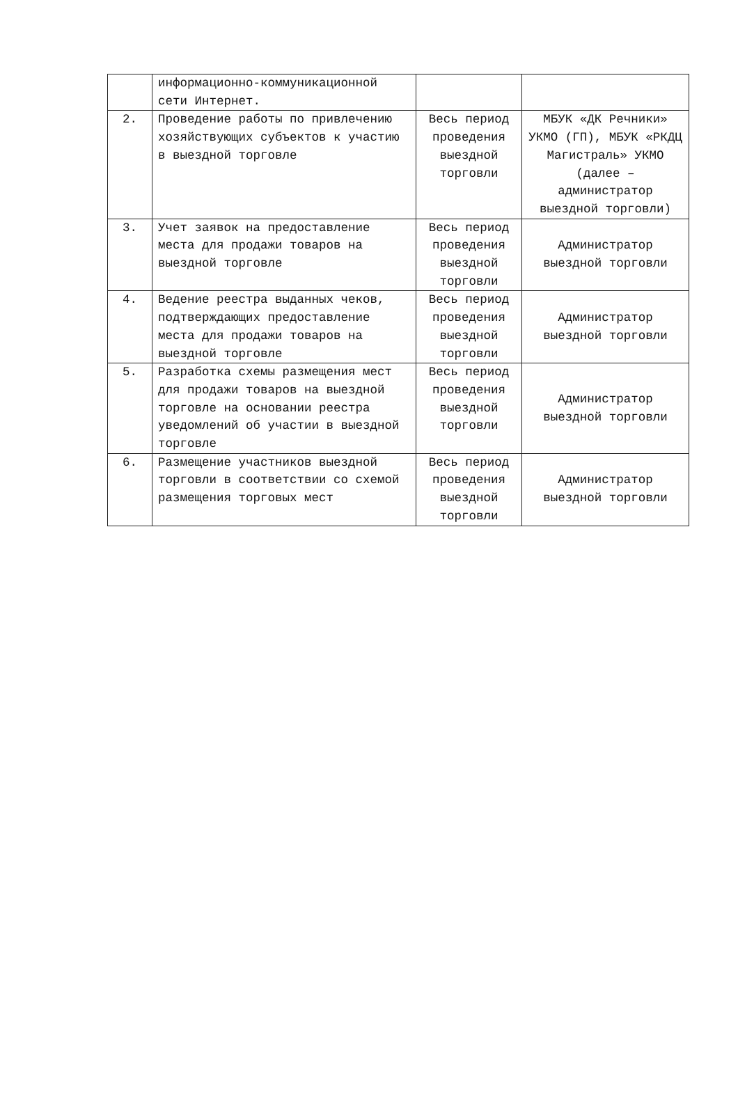| | информационно-коммуникационной сети Интернет. | | |
| 2. | Проведение работы по привлечению хозяйствующих субъектов к участию в выездной торговле | Весь период проведения выездной торговли | МБУК «ДК Речники» УКМО (ГП), МБУК «РКДЦ Магистраль» УКМО (далее – администратор выездной торговли) |
| 3. | Учет заявок на предоставление места для продажи товаров на выездной торговле | Весь период проведения выездной торговли | Администратор выездной торговли |
| 4. | Ведение реестра выданных чеков, подтверждающих предоставление места для продажи товаров на выездной торговле | Весь период проведения выездной торговли | Администратор выездной торговли |
| 5. | Разработка схемы размещения мест для продажи товаров на выездной торговле на основании реестра уведомлений об участии в выездной торговле | Весь период проведения выездной торговли | Администратор выездной торговли |
| 6. | Размещение участников выездной торговли в соответствии со схемой размещения торговых мест | Весь период проведения выездной торговли | Администратор выездной торговли |